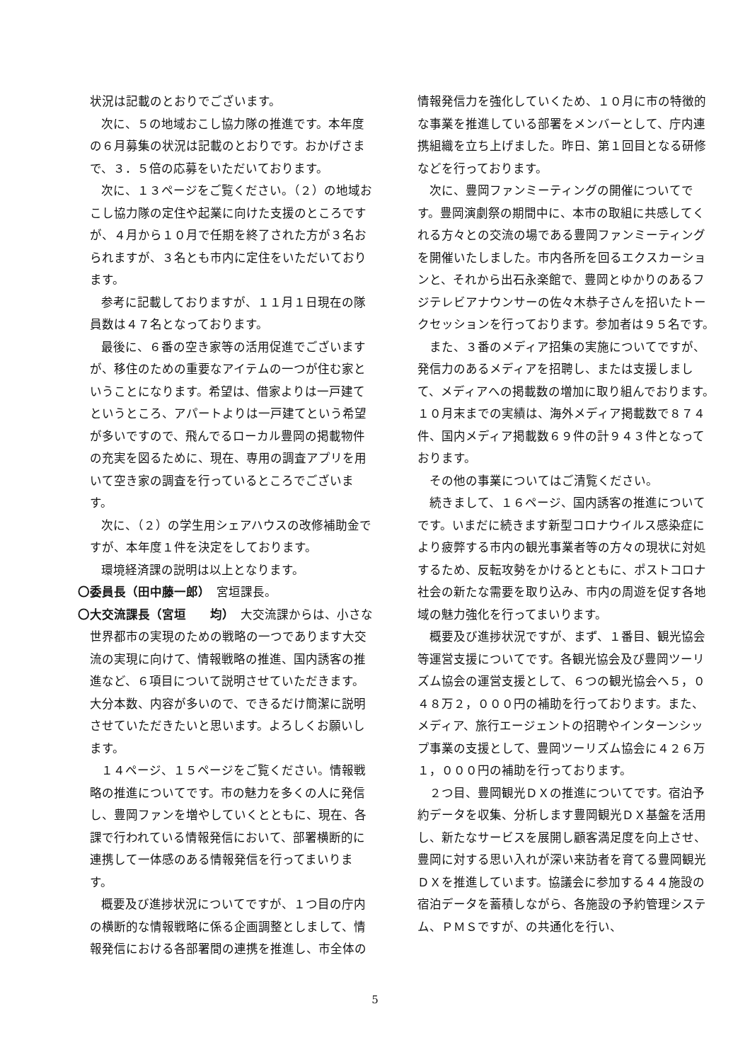状況は記載のとおりでございます。
次に、５の地域おこし協力隊の推進です。本年度の６月募集の状況は記載のとおりです。おかげさまで、３．５倍の応募をいただいております。
次に、１３ページをご覧ください。（２）の地域おこし協力隊の定住や起業に向けた支援のところですが、４月から１０月で任期を終了された方が３名おられますが、３名とも市内に定住をいただいております。
参考に記載しておりますが、１１月１日現在の隊員数は４７名となっております。
最後に、６番の空き家等の活用促進でございますが、移住のための重要なアイテムの一つが住む家ということになります。希望は、借家よりは一戸建てというところ、アパートよりは一戸建てという希望が多いですので、飛んでるローカル豊岡の掲載物件の充実を図るために、現在、専用の調査アプリを用いて空き家の調査を行っているところでございます。
次に、（２）の学生用シェアハウスの改修補助金ですが、本年度１件を決定をしております。
環境経済課の説明は以上となります。
〇委員長（田中藤一郎）　宮垣課長。
〇大交流課長（宮垣　　均）　大交流課からは、小さな世界都市の実現のための戦略の一つであります大交流の実現に向けて、情報戦略の推進、国内誘客の推進など、６項目について説明させていただきます。大分本数、内容が多いので、できるだけ簡潔に説明させていただきたいと思います。よろしくお願いします。
１４ページ、１５ページをご覧ください。情報戦略の推進についてです。市の魅力を多くの人に発信し、豊岡ファンを増やしていくとともに、現在、各課で行われている情報発信において、部署横断的に連携して一体感のある情報発信を行ってまいります。
概要及び進捗状況についてですが、１つ目の庁内の横断的な情報戦略に係る企画調整としまして、情報発信における各部署間の連携を推進し、市全体の
情報発信力を強化していくため、１０月に市の特徴的な事業を推進している部署をメンバーとして、庁内連携組織を立ち上げました。昨日、第１回目となる研修などを行っております。
次に、豊岡ファンミーティングの開催についてです。豊岡演劇祭の期間中に、本市の取組に共感してくれる方々との交流の場である豊岡ファンミーティングを開催いたしました。市内各所を回るエクスカーションと、それから出石永楽館で、豊岡とゆかりのあるフジテレビアナウンサーの佐々木恭子さんを招いたトークセッションを行っております。参加者は９５名です。
また、３番のメディア招集の実施についてですが、発信力のあるメディアを招聘し、または支援しまして、メディアへの掲載数の増加に取り組んでおります。１０月末までの実績は、海外メディア掲載数で８７４件、国内メディア掲載数６９件の計９４３件となっております。
その他の事業についてはご清覧ください。
続きまして、１６ページ、国内誘客の推進についてです。いまだに続きます新型コロナウイルス感染症により疲弊する市内の観光事業者等の方々の現状に対処するため、反転攻勢をかけるとともに、ポストコロナ社会の新たな需要を取り込み、市内の周遊を促す各地域の魅力強化を行ってまいります。
概要及び進捗状況ですが、まず、１番目、観光協会等運営支援についてです。各観光協会及び豊岡ツーリズム協会の運営支援として、６つの観光協会へ５，０４８万２，０００円の補助を行っております。また、メディア、旅行エージェントの招聘やインターンシップ事業の支援として、豊岡ツーリズム協会に４２６万１，０００円の補助を行っております。
２つ目、豊岡観光ＤＸの推進についてです。宿泊予約データを収集、分析します豊岡観光ＤＸ基盤を活用し、新たなサービスを展開し顧客満足度を向上させ、豊岡に対する思い入れが深い来訪者を育てる豊岡観光ＤＸを推進しています。協議会に参加する４４施設の宿泊データを蓄積しながら、各施設の予約管理システム、ＰＭＳですが、の共通化を行い、
5